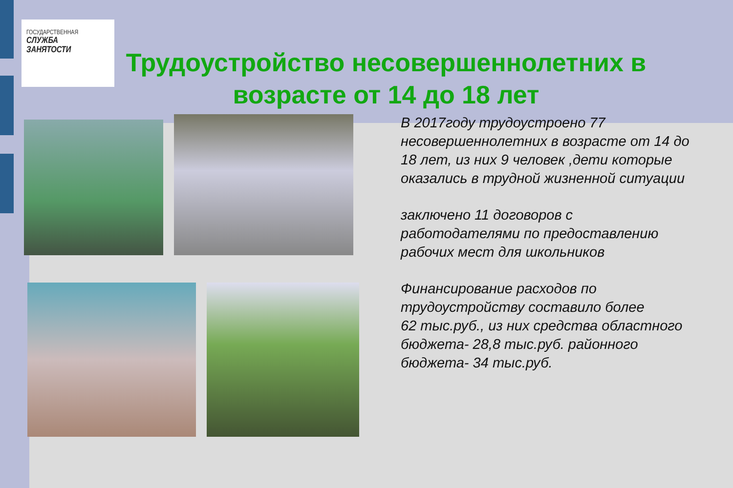ГОСУДАРСТВЕННАЯ
СЛУЖБА
ЗАНЯТОСТИ
Трудоустройство несовершеннолетних в возрасте от 14 до 18 лет
В 2017году трудоустроено 77 несовершеннолетних в возрасте от 14 до 18 лет, из них 9 человек ,дети которые оказались в трудной жизненной ситуации
заключено 11 договоров с работодателями по предоставлению рабочих мест для школьников
Финансирование расходов по трудоустройству составило более
62 тыс.руб., из них средства областного бюджета- 28,8 тыс.руб. районного бюджета- 34 тыс.руб.